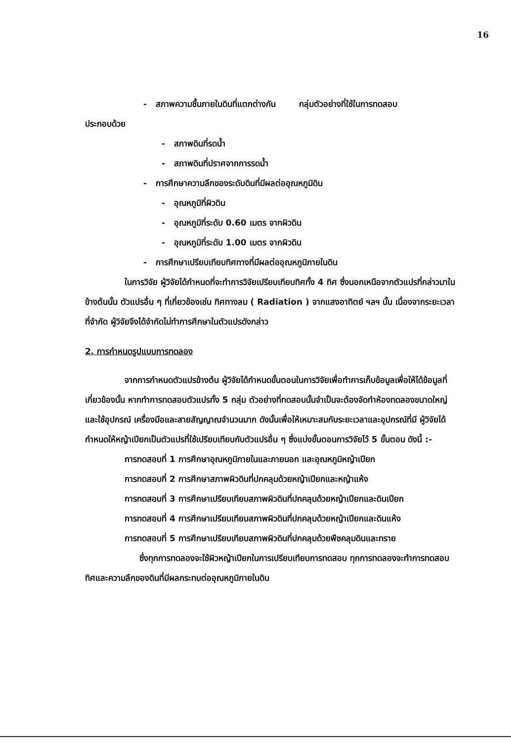16
- สภาพความชื้นภายในดินที่แตกต่างกัน กลุ่มตัวอย่างที่ใช้ในการทดสอบ
ประกอบด้วย
- สภาพดินที่รดน้ำ
- สภาพดินที่ปราศจากการรดน้ำ
- การศึกษาความลึกของระดับดินที่มีผลต่ออุณหภูมิดิน
- อุณหภูมิที่ผิวดิน
- อุณหภูมิที่ระดับ 0.60 เมตร จากผิวดิน
- อุณหภูมิที่ระดับ 1.00 เมตร จากผิวดิน
- การศึกษาเปรียบเทียบทิศทางที่มีผลต่ออุณหภูมิภายในดิน
ในการวิจัย ผู้วิจัยได้กำหนดที่จะทำการวิจัยเปรียบเทียบทิศทั้ง 4 ทิศ ซึ่งนอกเหนือจากตัวแปรที่กล่าวมาในข้างต้นนั้น ตัวแปรอื่น ๆ ที่เกี่ยวข้องเช่น ทิศทางลม ( Radiation ) จากแสงอาทิตย์ ฯลฯ นั้น เนื่องจากระยะเวลาที่จำกัด ผู้วิจัยจึงได้จำกัดไม่ทำการศึกษาในตัวแปรดังกล่าว
2. การกำหนดรูปแบบการทดลอง
จากการกำหนดตัวแปรข้างต้น ผู้วิจัยได้กำหนดขั้นตอนในการวิจัยเพื่อทำการเก็บข้อมูลเพื่อให้ได้ข้อมูลที่เกี่ยวข้องนั้น หากทำการทดสอบตัวแปรทั้ง 5 กลุ่ม ตัวอย่างที่ทดสอบนั้นจำเป็นจะต้องจัดทำห้องทดลองขนาดใหญ่และใช้อุปกรณ์ เครื่องมือและสายสัญญาณจำนวนมาก ดังนั้นเพื่อให้เหมาะสมกับระยะเวลาและอุปกรณ์ที่มี ผู้วิจัยได้กำหนดให้หญ้าเปียกเป็นตัวแปรที่ใช้เปรียบเทียบกับตัวแปรอื่น ๆ ซึ่งแบ่งขั้นตอนการวิจัยไว้ 5 ขั้นตอน ดังนี้ :-
การทดสอบที่ 1 การศึกษาอุณหภูมิภายในและภายนอก และอุณหภูมิหญ้าเปียก
การทดสอบที่ 2 การศึกษาสภาพผิวดินที่ปกคลุมด้วยหญ้าเปียกและหญ้าแห้ง
การทดสอบที่ 3 การศึกษาเปรียบเทียบสภาพผิวดินที่ปกคลุมด้วยหญ้าเปียกและดินเปียก
การทดสอบที่ 4 การศึกษาเปรียบเทียบสภาพผิวดินที่ปกคลุมด้วยหญ้าเปียกและดินแห้ง
การทดสอบที่ 5 การศึกษาเปรียบเทียบสภาพผิวดินที่ปกคลุมด้วยพืชคลุมดินและทราย
ซึ่งทุกการทดลองจะใช้ผิวหญ้าเปียกในการเปรียบเทียบการทดสอบ ทุกการทดลองจะทำการทดสอบทิศและความลึกของดินที่มีผลกระทบต่ออุณหภูมิภายในดิน